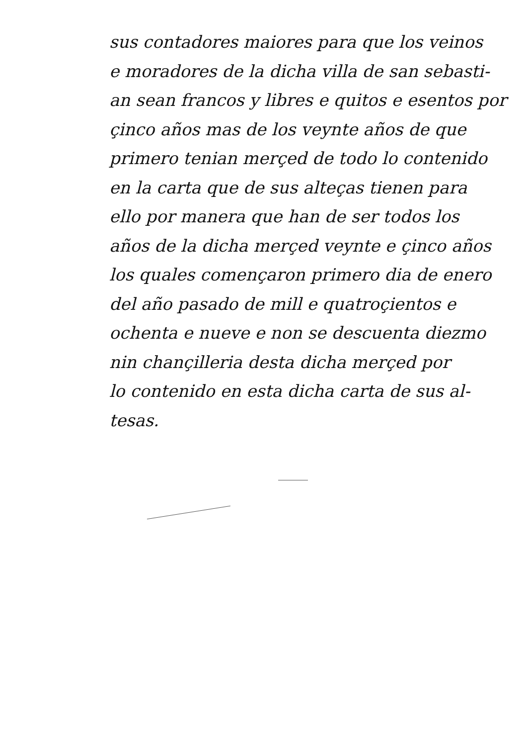sus contadores maiores para que los veinos
e moradores de la dicha villa de san sebasti-
an sean francos y libres e quitos e esentos por
çinco años mas de los veynte años de que
primero tenian merçed de todo lo contenido
en la carta que de sus alteças tienen para
ello por manera que han de ser todos los
años de la dicha merçed veynte e çinco años
los quales comenҫaron primero dia de enero
del año pasado de mill e quatroçientos e
ochenta e nueve e non se descuenta diezmo
nin chançilleria desta dicha merçed por
lo contenido en esta dicha carta de sus al-
tesas.